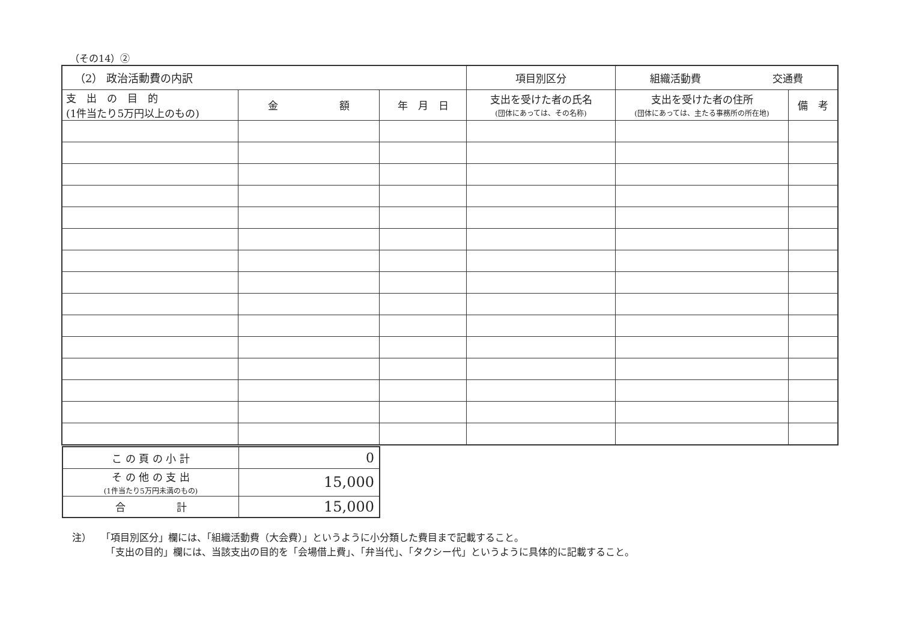（その14）②
| （2） 政治活動費の内訳 | | | 項目別区分 | 組織活動費 交通費 | |
| 支 出 の 目 的 (1件当たり5万円以上のもの) | 金 額 | 年 月 日 | 支出を受けた者の氏名 (団体にあっては、その名称) | 支出を受けた者の住所 (団体にあっては、主たる事務所の所在地) | 備 考 |
| こ の 頁 の 小 計 | 0 |
| そ の 他 の 支 出 (1件当たり5万円未満のもの) | 15,000 |
| 合 計 | 15,000 |
注）　　「項目別区分」欄には、「組織活動費（大会費）」というように小分類した費目まで記載すること。
　　　　「支出の目的」欄には、当該支出の目的を「会場借上費」、「弁当代」、「タクシー代」というように具体的に記載すること。